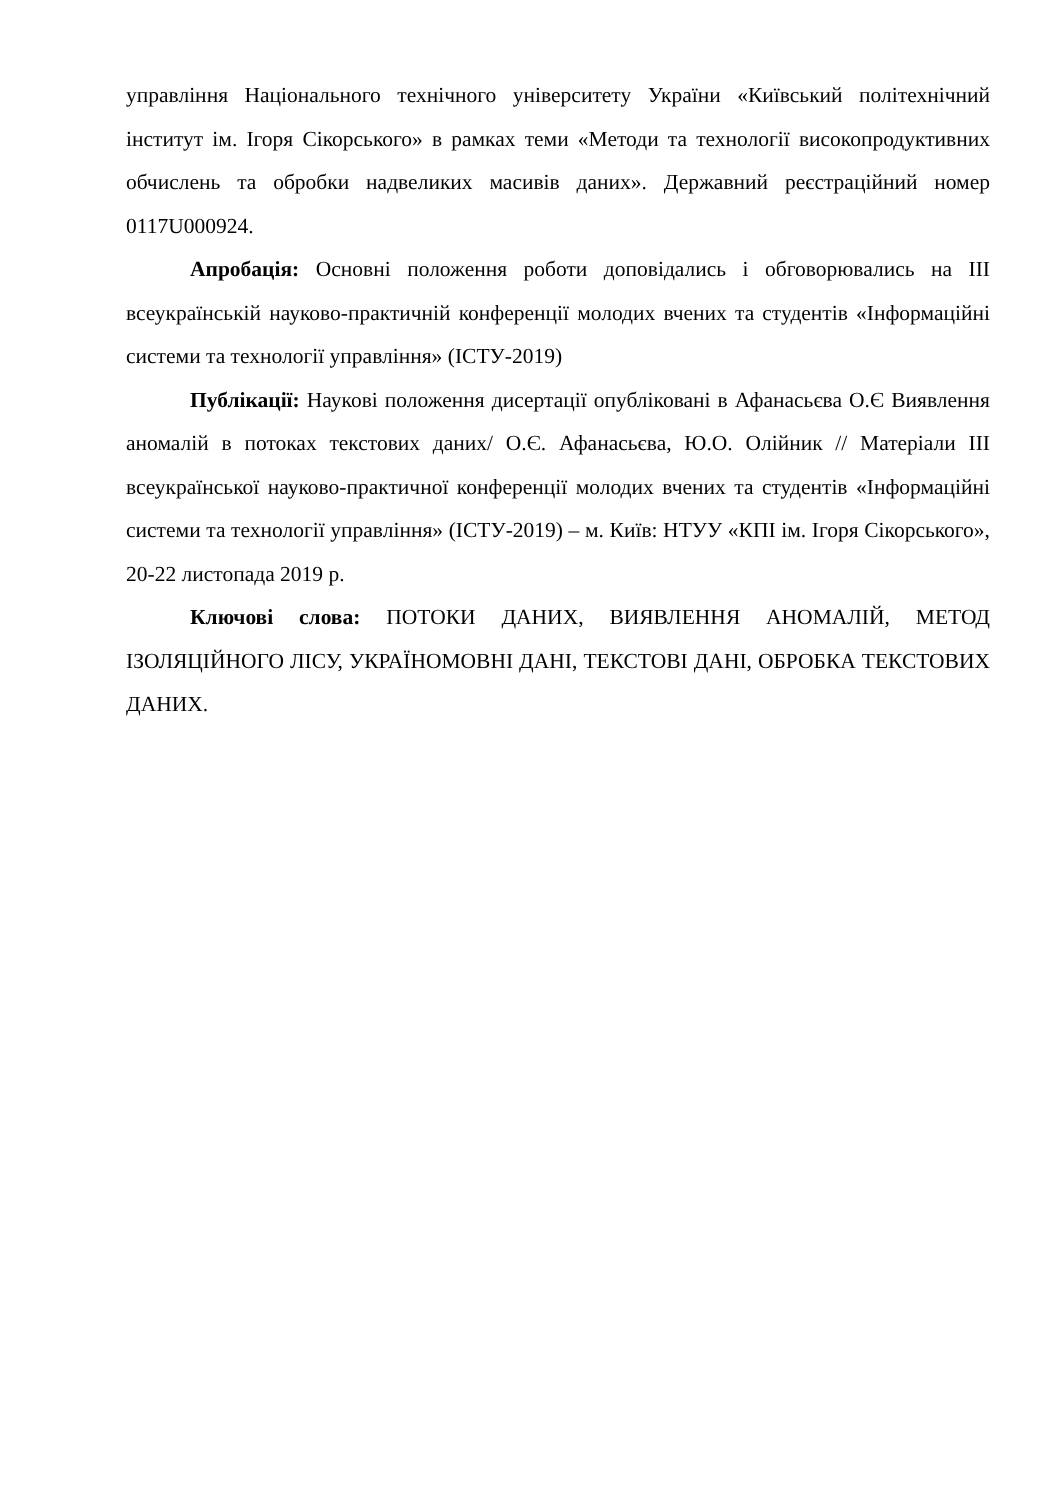управління Національного технічного університету України «Київський політехнічний інститут ім. Ігоря Сікорського» в рамках теми «Методи та технології високопродуктивних обчислень та обробки надвеликих масивів даних». Державний реєстраційний номер 0117U000924.
Апробація: Основні положення роботи доповідались і обговорювались на III всеукраїнській науково-практичній конференції молодих вчених та студентів «Інформаційні системи та технології управління» (ІСТУ-2019)
Публікації: Наукові положення дисертації опубліковані в Афанасьєва О.Є Виявлення аномалій в потоках текстових даних/ О.Є. Афанасьєва, Ю.О. Олійник // Матеріали III всеукраїнської науково-практичної конференції молодих вчених та студентів «Інформаційні системи та технології управління» (ІСТУ-2019) – м. Київ: НТУУ «КПІ ім. Ігоря Сікорського», 20-22 листопада 2019 р.
Ключові слова: ПОТОКИ ДАНИХ, ВИЯВЛЕННЯ АНОМАЛІЙ, МЕТОД ІЗОЛЯЦІЙНОГО ЛІСУ, УКРАЇНОМОВНІ ДАНІ, ТЕКСТОВІ ДАНІ, ОБРОБКА ТЕКСТОВИХ ДАНИХ.